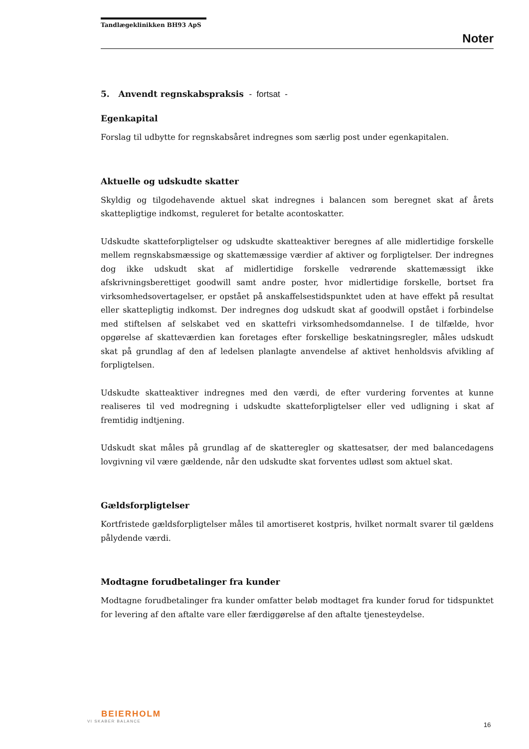Tandlægeklinikken BH93 ApS
Noter
5. Anvendt regnskabspraksis - fortsat -
Egenkapital
Forslag til udbytte for regnskabsåret indregnes som særlig post under egenkapitalen.
Aktuelle og udskudte skatter
Skyldig og tilgodehavende aktuel skat indregnes i balancen som beregnet skat af årets skattepligtige indkomst, reguleret for betalte acontoskatter.
Udskudte skatteforpligtelser og udskudte skatteaktiver beregnes af alle midlertidige forskelle mellem regnskabsmæssige og skattemæssige værdier af aktiver og forpligtelser. Der indregnes dog ikke udskudt skat af midlertidige forskelle vedrørende skattemæssigt ikke afskrivningsberettiget goodwill samt andre poster, hvor midlertidige forskelle, bortset fra virksomhedsovertagelser, er opstået på anskaffelsestidspunktet uden at have effekt på resultat eller skattepligtig indkomst. Der indregnes dog udskudt skat af goodwill opstået i forbindelse med stiftelsen af selskabet ved en skattefri virksomhedsomdannelse. I de tilfælde, hvor opgørelse af skatteværdien kan foretages efter forskellige beskatningsregler, måles udskudt skat på grundlag af den af ledelsen planlagte anvendelse af aktivet henholdsvis afvikling af forpligtelsen.
Udskudte skatteaktiver indregnes med den værdi, de efter vurdering forventes at kunne realiseres til ved modregning i udskudte skatteforpligtelser eller ved udligning i skat af fremtidig indtjening.
Udskudt skat måles på grundlag af de skatteregler og skattesatser, der med balancedagens lovgivning vil være gældende, når den udskudte skat forventes udløst som aktuel skat.
Gældsforpligtelser
Kortfristede gældsforpligtelser måles til amortiseret kostpris, hvilket normalt svarer til gældens pålydende værdi.
Modtagne forudbetalinger fra kunder
Modtagne forudbetalinger fra kunder omfatter beløb modtaget fra kunder forud for tidspunktet for levering af den aftalte vare eller færdiggørelse af den aftalte tjenesteydelse.
BEIERHOLM
VI SKABER BALANCE
16